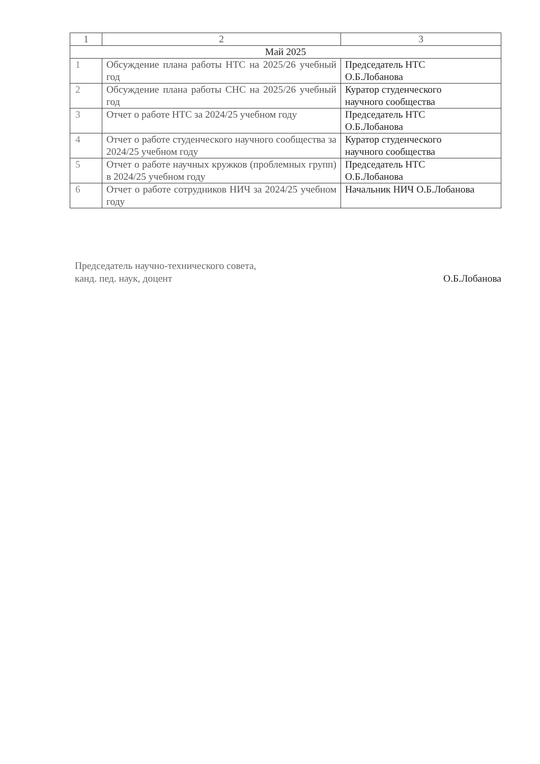| 1 | 2 | 3 |
| Май 2025 | | |
| 1 | Обсуждение плана работы НТС на 2025/26 учебный год | Председатель НТС О.Б.Лобанова |
| 2 | Обсуждение плана работы СНС на 2025/26 учебный год | Куратор студенческого научного сообщества |
| 3 | Отчет о работе НТС за 2024/25 учебном году | Председатель НТС О.Б.Лобанова |
| 4 | Отчет о работе студенческого научного сообщества за 2024/25 учебном году | Куратор студенческого научного сообщества |
| 5 | Отчет о работе научных кружков (проблемных групп) в 2024/25 учебном году | Председатель НТС О.Б.Лобанова |
| 6 | Отчет о работе сотрудников НИЧ за 2024/25 учебном году | Начальник НИЧ О.Б.Лобанова |
Председатель научно-технического совета,
канд. пед. наук, доцент
О.Б.Лобанова